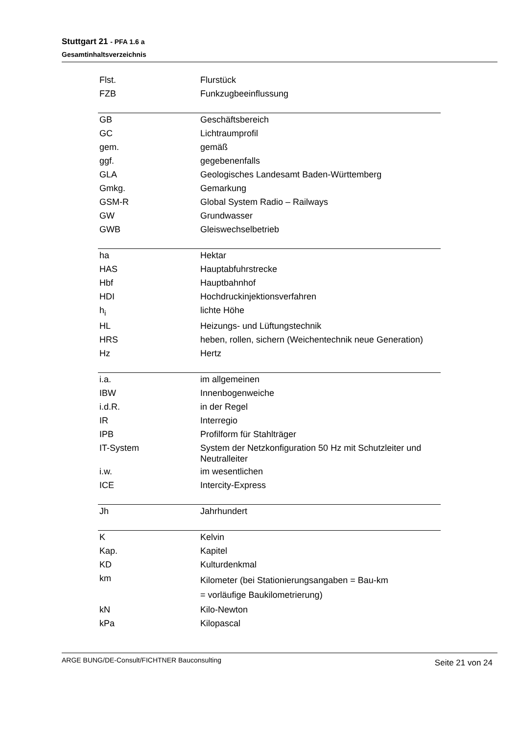Stuttgart 21 - PFA 1.6 a
Gesamtinhaltsverzeichnis
| Flst. | Flurstück |
| FZB | Funkzugbeeinflussung |
| GB | Geschäftsbereich |
| GC | Lichtraumprofil |
| gem. | gemäß |
| ggf. | gegebenenfalls |
| GLA | Geologisches Landesamt Baden-Württemberg |
| Gmkg. | Gemarkung |
| GSM-R | Global System Radio – Railways |
| GW | Grundwasser |
| GWB | Gleiswechselbetrieb |
| ha | Hektar |
| HAS | Hauptabfuhrstrecke |
| Hbf | Hauptbahnhof |
| HDI | Hochdruckinjektionsverfahren |
| h<sub>i</sub> | lichte Höhe |
| HL | Heizungs- und Lüftungstechnik |
| HRS | heben, rollen, sichern (Weichentechnik neue Generation) |
| Hz | Hertz |
| i.a. | im allgemeinen |
| IBW | Innenbogenweiche |
| i.d.R. | in der Regel |
| IR | Interregio |
| IPB | Profilform für Stahlträger |
| IT-System | System der Netzkonfiguration 50 Hz mit Schutzleiter und Neutralleiter |
| i.w. | im wesentlichen |
| ICE | Intercity-Express |
| Jh | Jahrhundert |
| K | Kelvin |
| Kap. | Kapitel |
| KD | Kulturdenkmal |
| km | Kilometer (bei Stationierungsangaben = Bau-km = vorläufige Baukilometrierung) |
| kN | Kilo-Newton |
| kPa | Kilopascal |
ARGE BUNG/DE-Consult/FICHTNER Bauconsulting
Seite 21 von 24